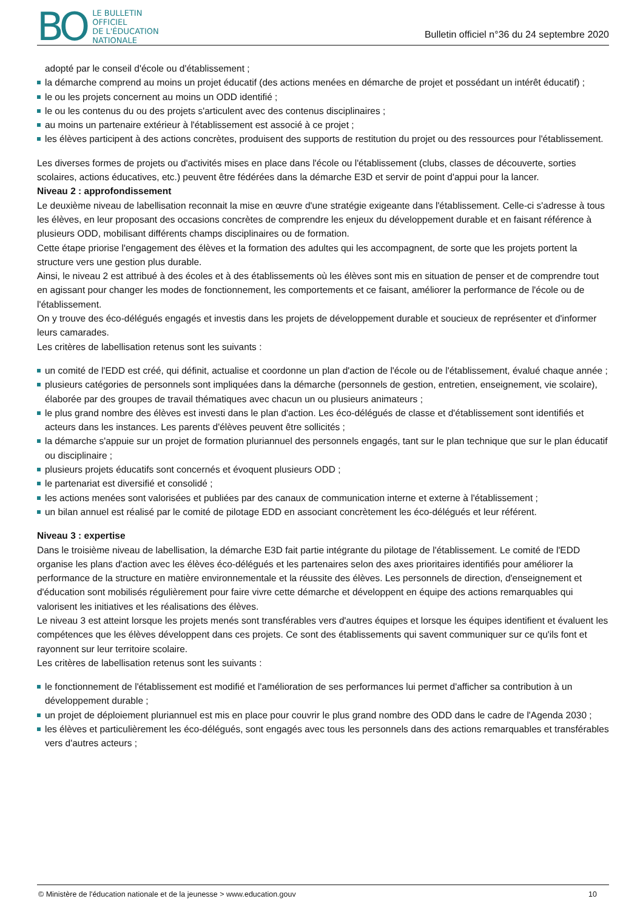BO
LE BULLETIN
OFFICIEL
DE L'ÉDUCATION
NATIONALE
Bulletin officiel n°36 du 24 septembre 2020
adopté par le conseil d'école ou d'établissement ;
la démarche comprend au moins un projet éducatif (des actions menées en démarche de projet et possédant un intérêt éducatif) ;
le ou les projets concernent au moins un ODD identifié ;
le ou les contenus du ou des projets s'articulent avec des contenus disciplinaires ;
au moins un partenaire extérieur à l'établissement est associé à ce projet ;
les élèves participent à des actions concrètes, produisent des supports de restitution du projet ou des ressources pour l'établissement.
Les diverses formes de projets ou d'activités mises en place dans l'école ou l'établissement (clubs, classes de découverte, sorties scolaires, actions éducatives, etc.) peuvent être fédérées dans la démarche E3D et servir de point d'appui pour la lancer.
Niveau 2 : approfondissement
Le deuxième niveau de labellisation reconnait la mise en œuvre d'une stratégie exigeante dans l'établissement. Celle-ci s'adresse à tous les élèves, en leur proposant des occasions concrètes de comprendre les enjeux du développement durable et en faisant référence à plusieurs ODD, mobilisant différents champs disciplinaires ou de formation.
Cette étape priorise l'engagement des élèves et la formation des adultes qui les accompagnent, de sorte que les projets portent la structure vers une gestion plus durable.
Ainsi, le niveau 2 est attribué à des écoles et à des établissements où les élèves sont mis en situation de penser et de comprendre tout en agissant pour changer les modes de fonctionnement, les comportements et ce faisant, améliorer la performance de l'école ou de l'établissement.
On y trouve des éco-délégués engagés et investis dans les projets de développement durable et soucieux de représenter et d'informer leurs camarades.
Les critères de labellisation retenus sont les suivants :
un comité de l'EDD est créé, qui définit, actualise et coordonne un plan d'action de l'école ou de l'établissement, évalué chaque année ;
plusieurs catégories de personnels sont impliquées dans la démarche (personnels de gestion, entretien, enseignement, vie scolaire), élaborée par des groupes de travail thématiques avec chacun un ou plusieurs animateurs ;
le plus grand nombre des élèves est investi dans le plan d'action. Les éco-délégués de classe et d'établissement sont identifiés et acteurs dans les instances. Les parents d'élèves peuvent être sollicités ;
la démarche s'appuie sur un projet de formation pluriannuel des personnels engagés, tant sur le plan technique que sur le plan éducatif ou disciplinaire ;
plusieurs projets éducatifs sont concernés et évoquent plusieurs ODD ;
le partenariat est diversifié et consolidé ;
les actions menées sont valorisées et publiées par des canaux de communication interne et externe à l'établissement ;
un bilan annuel est réalisé par le comité de pilotage EDD en associant concrètement les éco-délégués et leur référent.
Niveau 3 : expertise
Dans le troisième niveau de labellisation, la démarche E3D fait partie intégrante du pilotage de l'établissement. Le comité de l'EDD organise les plans d'action avec les élèves éco-délégués et les partenaires selon des axes prioritaires identifiés pour améliorer la performance de la structure en matière environnementale et la réussite des élèves. Les personnels de direction, d'enseignement et d'éducation sont mobilisés régulièrement pour faire vivre cette démarche et développent en équipe des actions remarquables qui valorisent les initiatives et les réalisations des élèves.
Le niveau 3 est atteint lorsque les projets menés sont transférables vers d'autres équipes et lorsque les équipes identifient et évaluent les compétences que les élèves développent dans ces projets. Ce sont des établissements qui savent communiquer sur ce qu'ils font et rayonnent sur leur territoire scolaire.
Les critères de labellisation retenus sont les suivants :
le fonctionnement de l'établissement est modifié et l'amélioration de ses performances lui permet d'afficher sa contribution à un développement durable ;
un projet de déploiement pluriannuel est mis en place pour couvrir le plus grand nombre des ODD dans le cadre de l'Agenda 2030 ;
les élèves et particulièrement les éco-délégués, sont engagés avec tous les personnels dans des actions remarquables et transférables vers d'autres acteurs ;
© Ministère de l'éducation nationale et de la jeunesse > www.education.gouv 10